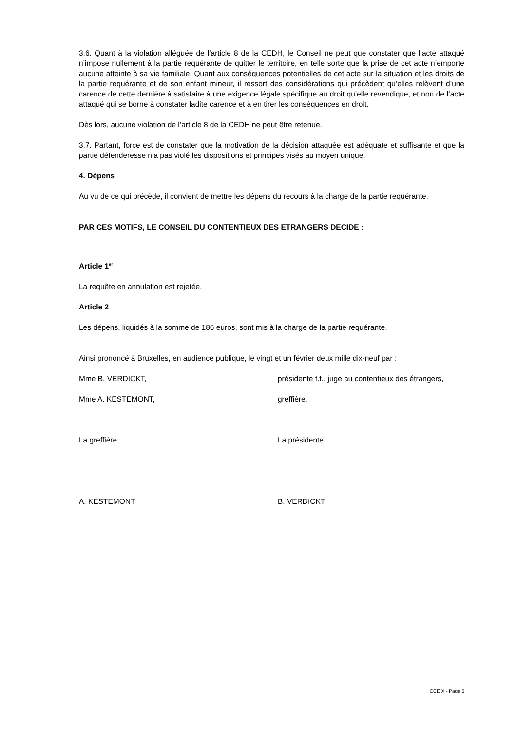3.6. Quant à la violation alléguée de l’article 8 de la CEDH, le Conseil ne peut que constater que l’acte attaqué n’impose nullement à la partie requérante de quitter le territoire, en telle sorte que la prise de cet acte n’emporte aucune atteinte à sa vie familiale. Quant aux conséquences potentielles de cet acte sur la situation et les droits de la partie requérante et de son enfant mineur, il ressort des considérations qui précèdent qu’elles relèvent d’une carence de cette dernière à satisfaire à une exigence légale spécifique au droit qu’elle revendique, et non de l’acte attaqué qui se borne à constater ladite carence et à en tirer les conséquences en droit.
Dès lors, aucune violation de l’article 8 de la CEDH ne peut être retenue.
3.7. Partant, force est de constater que la motivation de la décision attaquée est adéquate et suffisante et que la partie défenderesse n’a pas violé les dispositions et principes visés au moyen unique.
4. Dépens
Au vu de ce qui précède, il convient de mettre les dépens du recours à la charge de la partie requérante.
PAR CES MOTIFS, LE CONSEIL DU CONTENTIEUX DES ETRANGERS DECIDE :
Article 1<sup>er</sup>
La requête en annulation est rejetée.
Article 2
Les dépens, liquidés à la somme de 186 euros, sont mis à la charge de la partie requérante.
Ainsi prononcé à Bruxelles, en audience publique, le vingt et un février deux mille dix-neuf par :
Mme B. VERDICKT, présidente f.f., juge au contentieux des étrangers,
Mme A. KESTEMONT, greffière.
La greffière, La présidente,
A. KESTEMONT B. VERDICKT
CCE X - Page 5